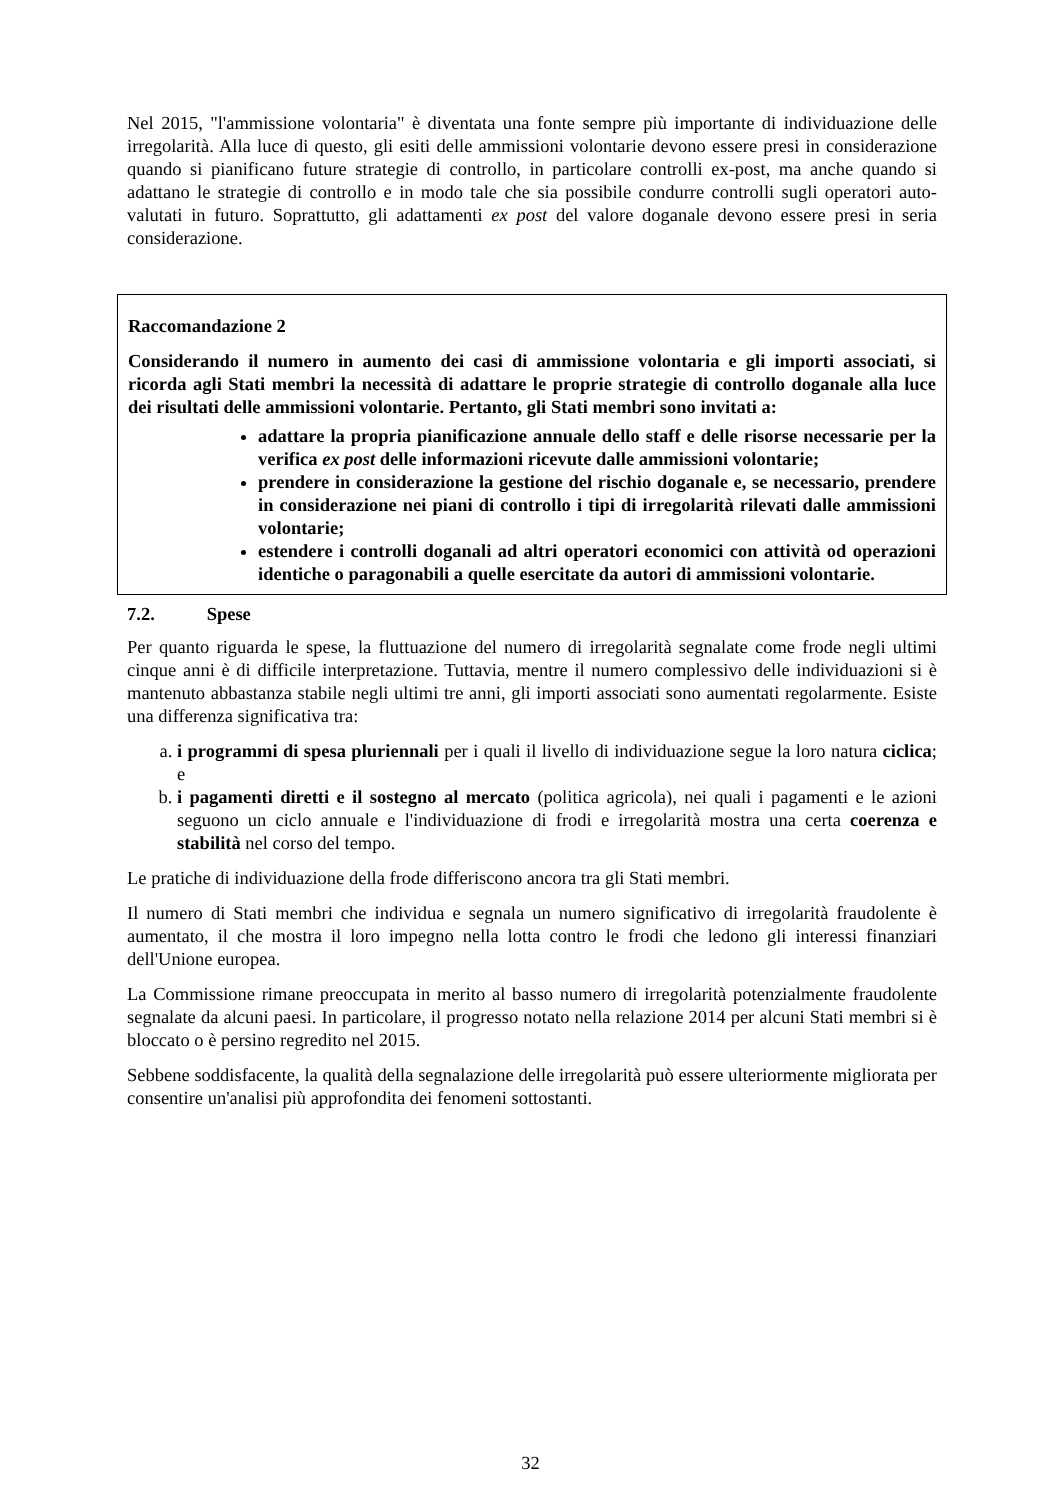Nel 2015, "l'ammissione volontaria" è diventata una fonte sempre più importante di individuazione delle irregolarità. Alla luce di questo, gli esiti delle ammissioni volontarie devono essere presi in considerazione quando si pianificano future strategie di controllo, in particolare controlli ex-post, ma anche quando si adattano le strategie di controllo e in modo tale che sia possibile condurre controlli sugli operatori auto-valutati in futuro. Soprattutto, gli adattamenti ex post del valore doganale devono essere presi in seria considerazione.
Raccomandazione 2
Considerando il numero in aumento dei casi di ammissione volontaria e gli importi associati, si ricorda agli Stati membri la necessità di adattare le proprie strategie di controllo doganale alla luce dei risultati delle ammissioni volontarie. Pertanto, gli Stati membri sono invitati a:
adattare la propria pianificazione annuale dello staff e delle risorse necessarie per la verifica ex post delle informazioni ricevute dalle ammissioni volontarie;
prendere in considerazione la gestione del rischio doganale e, se necessario, prendere in considerazione nei piani di controllo i tipi di irregolarità rilevati dalle ammissioni volontarie;
estendere i controlli doganali ad altri operatori economici con attività od operazioni identiche o paragonabili a quelle esercitate da autori di ammissioni volontarie.
7.2. Spese
Per quanto riguarda le spese, la fluttuazione del numero di irregolarità segnalate come frode negli ultimi cinque anni è di difficile interpretazione. Tuttavia, mentre il numero complessivo delle individuazioni si è mantenuto abbastanza stabile negli ultimi tre anni, gli importi associati sono aumentati regolarmente. Esiste una differenza significativa tra:
a. i programmi di spesa pluriennali per i quali il livello di individuazione segue la loro natura ciclica; e
b. i pagamenti diretti e il sostegno al mercato (politica agricola), nei quali i pagamenti e le azioni seguono un ciclo annuale e l'individuazione di frodi e irregolarità mostra una certa coerenza e stabilità nel corso del tempo.
Le pratiche di individuazione della frode differiscono ancora tra gli Stati membri.
Il numero di Stati membri che individua e segnala un numero significativo di irregolarità fraudolente è aumentato, il che mostra il loro impegno nella lotta contro le frodi che ledono gli interessi finanziari dell'Unione europea.
La Commissione rimane preoccupata in merito al basso numero di irregolarità potenzialmente fraudolente segnalate da alcuni paesi. In particolare, il progresso notato nella relazione 2014 per alcuni Stati membri si è bloccato o è persino regredito nel 2015.
Sebbene soddisfacente, la qualità della segnalazione delle irregolarità può essere ulteriormente migliorata per consentire un'analisi più approfondita dei fenomeni sottostanti.
32